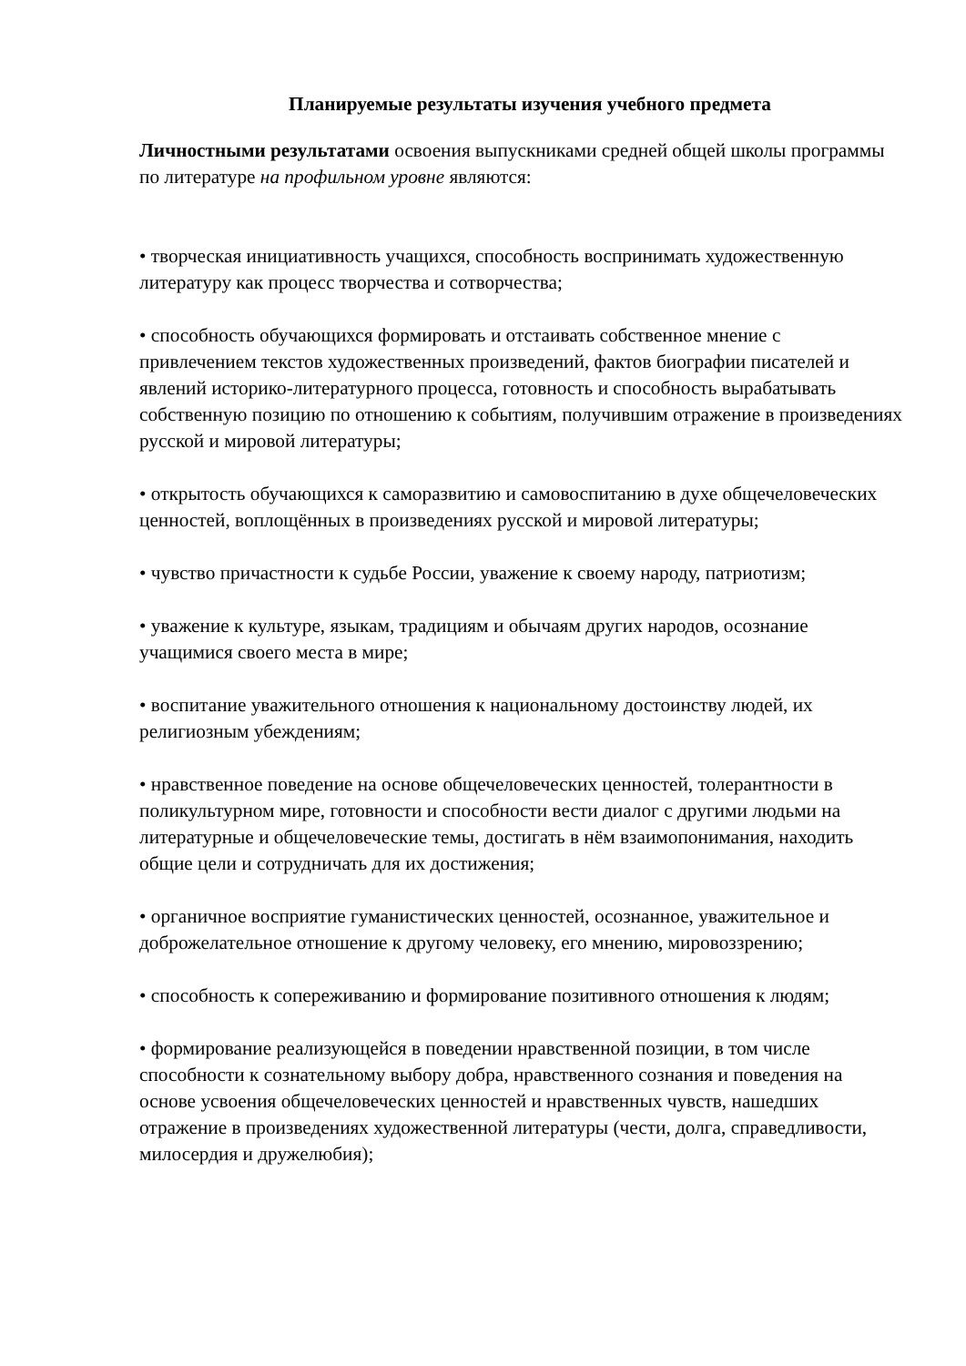Планируемые результаты изучения учебного предмета
Личностными результатами освоения выпускниками средней общей школы программы по литературе на профильном уровне являются:
• творческая инициативность учащихся, способность воспринимать художественную литературу как процесс творчества и сотворчества;
• способность обучающихся формировать и отстаивать собственное мнение с привлечением текстов художественных произведений, фактов биографии писателей и явлений историко-литературного процесса, готовность и способность вырабатывать собственную позицию по отношению к событиям, получившим отражение в произведениях русской и мировой литературы;
• открытость обучающихся к саморазвитию и самовоспитанию в духе общечеловеческих ценностей, воплощённых в произведениях русской и мировой литературы;
• чувство причастности к судьбе России, уважение к своему народу, патриотизм;
• уважение к культуре, языкам, традициям и обычаям других народов, осознание учащимися своего места в мире;
• воспитание уважительного отношения к национальному достоинству людей, их религиозным убеждениям;
• нравственное поведение на основе общечеловеческих ценностей, толерантности в поликультурном мире, готовности и способности вести диалог с другими людьми на литературные и общечеловеческие темы, достигать в нём взаимопонимания, находить общие цели и сотрудничать для их достижения;
• органичное восприятие гуманистических ценностей, осознанное, уважительное и доброжелательное отношение к другому человеку, его мнению, мировоззрению;
• способность к сопереживанию и формирование позитивного отношения к людям;
• формирование реализующейся в поведении нравственной позиции, в том числе способности к сознательному выбору добра, нравственного сознания и поведения на основе усвоения общечеловеческих ценностей и нравственных чувств, нашедших отражение в произведениях художественной литературы (чести, долга, справедливости, милосердия и дружелюбия);